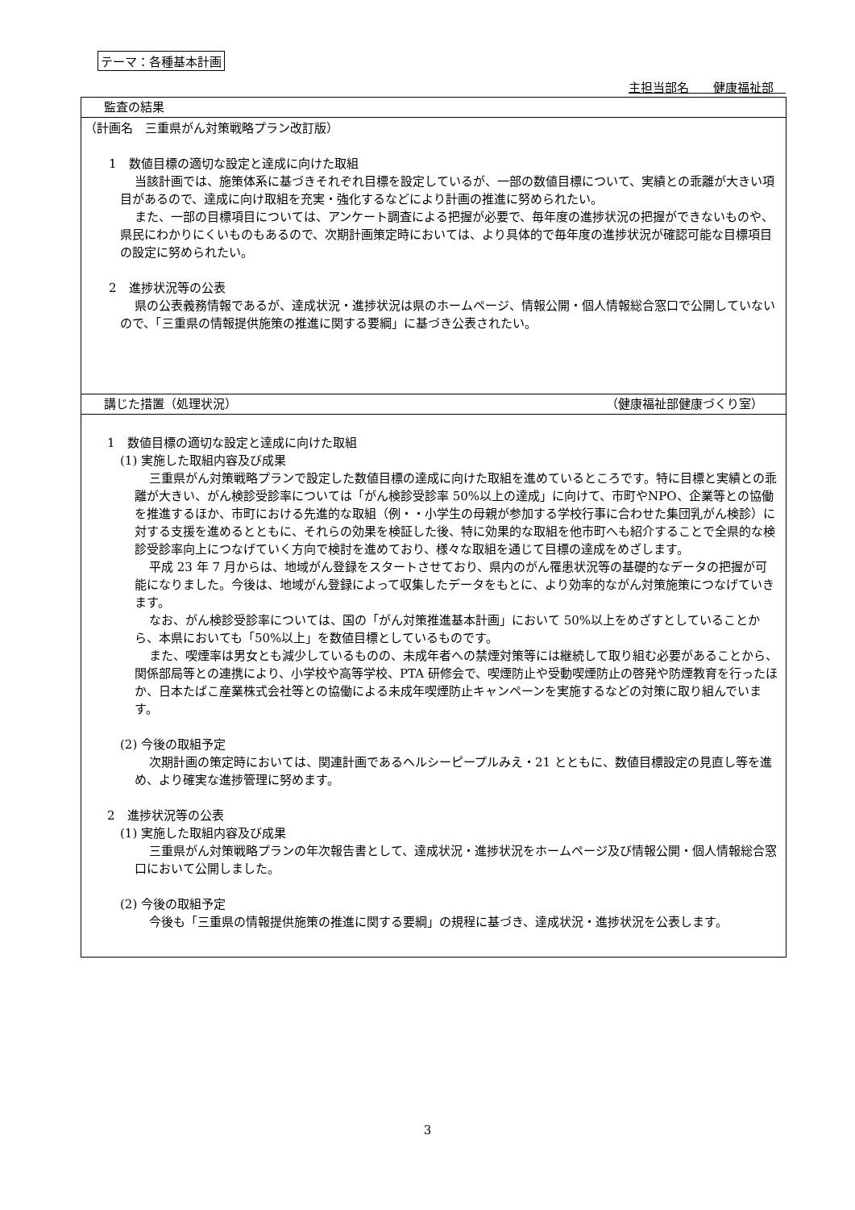テーマ：各種基本計画
主担当部名　　健康福祉部　
監査の結果
（計画名　三重県がん対策戦略プラン改訂版）
1　数値目標の適切な設定と達成に向けた取組
当該計画では、施策体系に基づきそれぞれ目標を設定しているが、一部の数値目標について、実績との乖離が大きい項目があるので、達成に向け取組を充実・強化するなどにより計画の推進に努められたい。
また、一部の目標項目については、アンケート調査による把握が必要で、毎年度の進捗状況の把握ができないものや、県民にわかりにくいものもあるので、次期計画策定時においては、より具体的で毎年度の進捗状況が確認可能な目標項目の設定に努められたい。
2　進捗状況等の公表
県の公表義務情報であるが、達成状況・進捗状況は県のホームページ、情報公開・個人情報総合窓口で公開していないので、「三重県の情報提供施策の推進に関する要綱」に基づき公表されたい。
講じた措置（処理状況） （健康福祉部健康づくり室）
1　数値目標の適切な設定と達成に向けた取組
(1) 実施した取組内容及び成果
三重県がん対策戦略プランで設定した数値目標の達成に向けた取組を進めているところです。特に目標と実績との乖離が大きい、がん検診受診率については「がん検診受診率 50%以上の達成」に向けて、市町やNPO、企業等との協働を推進するほか、市町における先進的な取組（例・・小学生の母親が参加する学校行事に合わせた集団乳がん検診）に対する支援を進めるとともに、それらの効果を検証した後、特に効果的な取組を他市町へも紹介することで全県的な検診受診率向上につなげていく方向で検討を進めており、様々な取組を通じて目標の達成をめざします。
平成 23 年 7 月からは、地域がん登録をスタートさせており、県内のがん罹患状況等の基礎的なデータの把握が可能になりました。今後は、地域がん登録によって収集したデータをもとに、より効率的ながん対策施策につなげていきます。
なお、がん検診受診率については、国の「がん対策推進基本計画」において 50%以上をめざすとしていることから、本県においても「50%以上」を数値目標としているものです。
また、喫煙率は男女とも減少しているものの、未成年者への禁煙対策等には継続して取り組む必要があることから、関係部局等との連携により、小学校や高等学校、PTA 研修会で、喫煙防止や受動喫煙防止の啓発や防煙教育を行ったほか、日本たばこ産業株式会社等との協働による未成年喫煙防止キャンペーンを実施するなどの対策に取り組んでいます。
(2) 今後の取組予定
次期計画の策定時においては、関連計画であるヘルシーピープルみえ・21 とともに、数値目標設定の見直し等を進め、より確実な進捗管理に努めます。
2　進捗状況等の公表
(1) 実施した取組内容及び成果
三重県がん対策戦略プランの年次報告書として、達成状況・進捗状況をホームページ及び情報公開・個人情報総合窓口において公開しました。
(2) 今後の取組予定
今後も「三重県の情報提供施策の推進に関する要綱」の規程に基づき、達成状況・進捗状況を公表します。
3